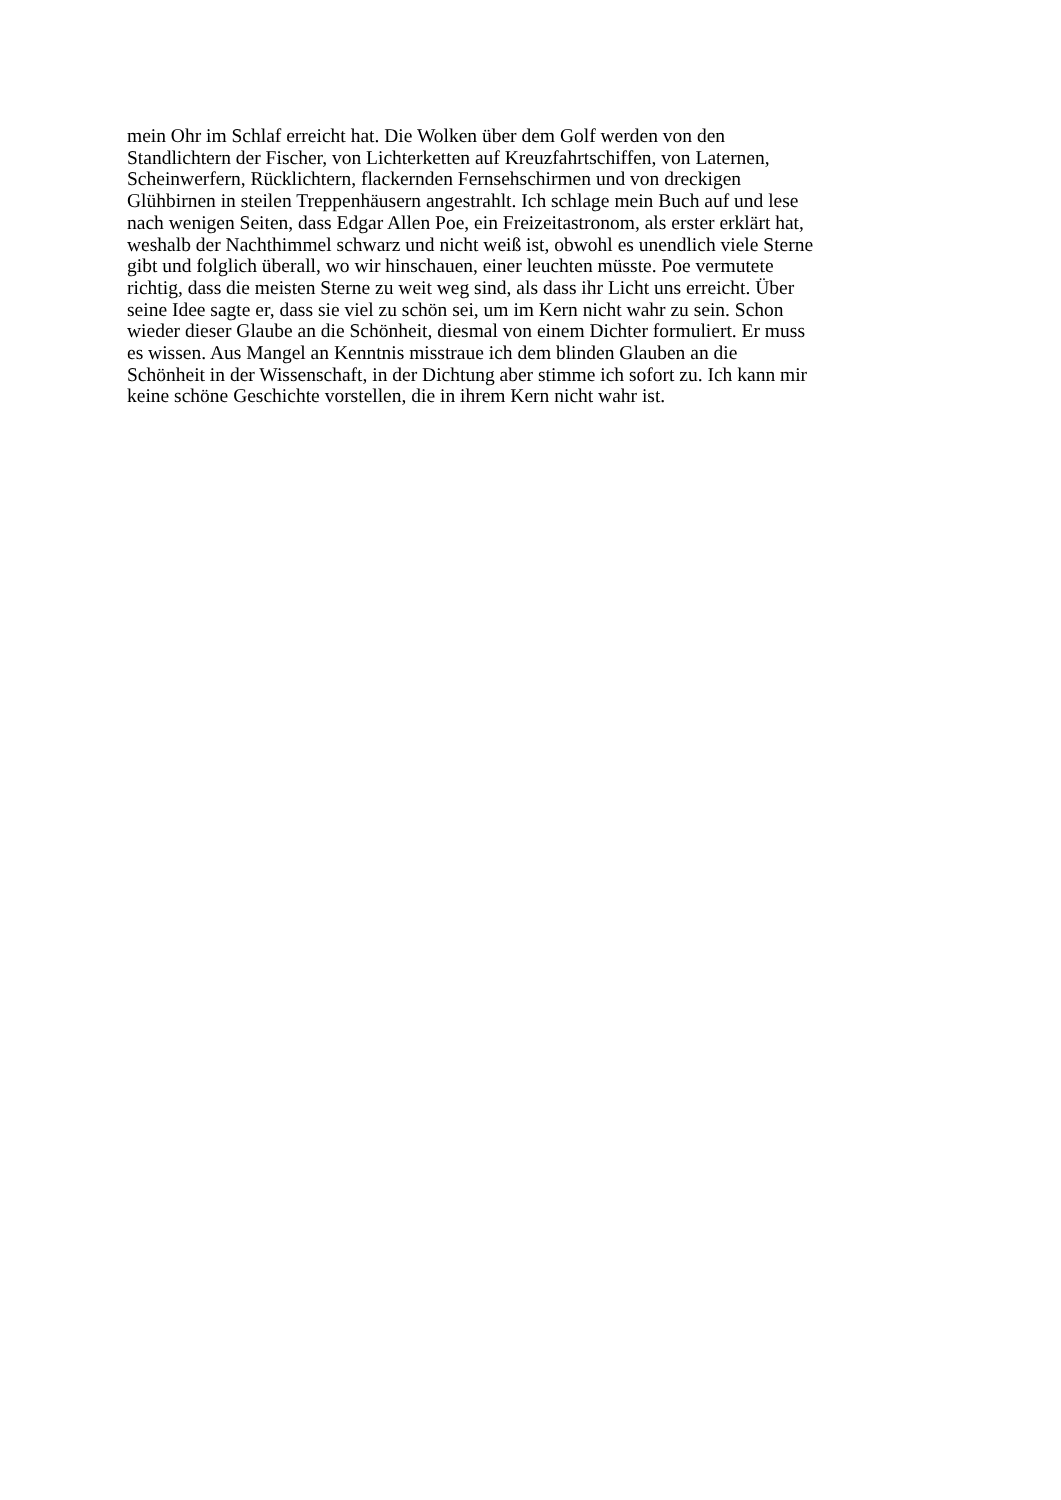mein Ohr im Schlaf erreicht hat. Die Wolken über dem Golf werden von den
Standlichtern der Fischer, von Lichterketten auf Kreuzfahrtschiffen, von Laternen,
Scheinwerfern, Rücklichtern, flackernden Fernsehschirmen und von dreckigen
Glühbirnen in steilen Treppenhäusern angestrahlt. Ich schlage mein Buch auf und lese
nach wenigen Seiten, dass Edgar Allen Poe, ein Freizeitastronom, als erster erklärt hat,
weshalb der Nachthimmel schwarz und nicht weiß ist, obwohl es unendlich viele Sterne
gibt und folglich überall, wo wir hinschauen, einer leuchten müsste. Poe vermutete
richtig, dass die meisten Sterne zu weit weg sind, als dass ihr Licht uns erreicht. Über
seine Idee sagte er, dass sie viel zu schön sei, um im Kern nicht wahr zu sein. Schon
wieder dieser Glaube an die Schönheit, diesmal von einem Dichter formuliert. Er muss
es wissen. Aus Mangel an Kenntnis misstraue ich dem blinden Glauben an die
Schönheit in der Wissenschaft, in der Dichtung aber stimme ich sofort zu. Ich kann mir
keine schöne Geschichte vorstellen, die in ihrem Kern nicht wahr ist.